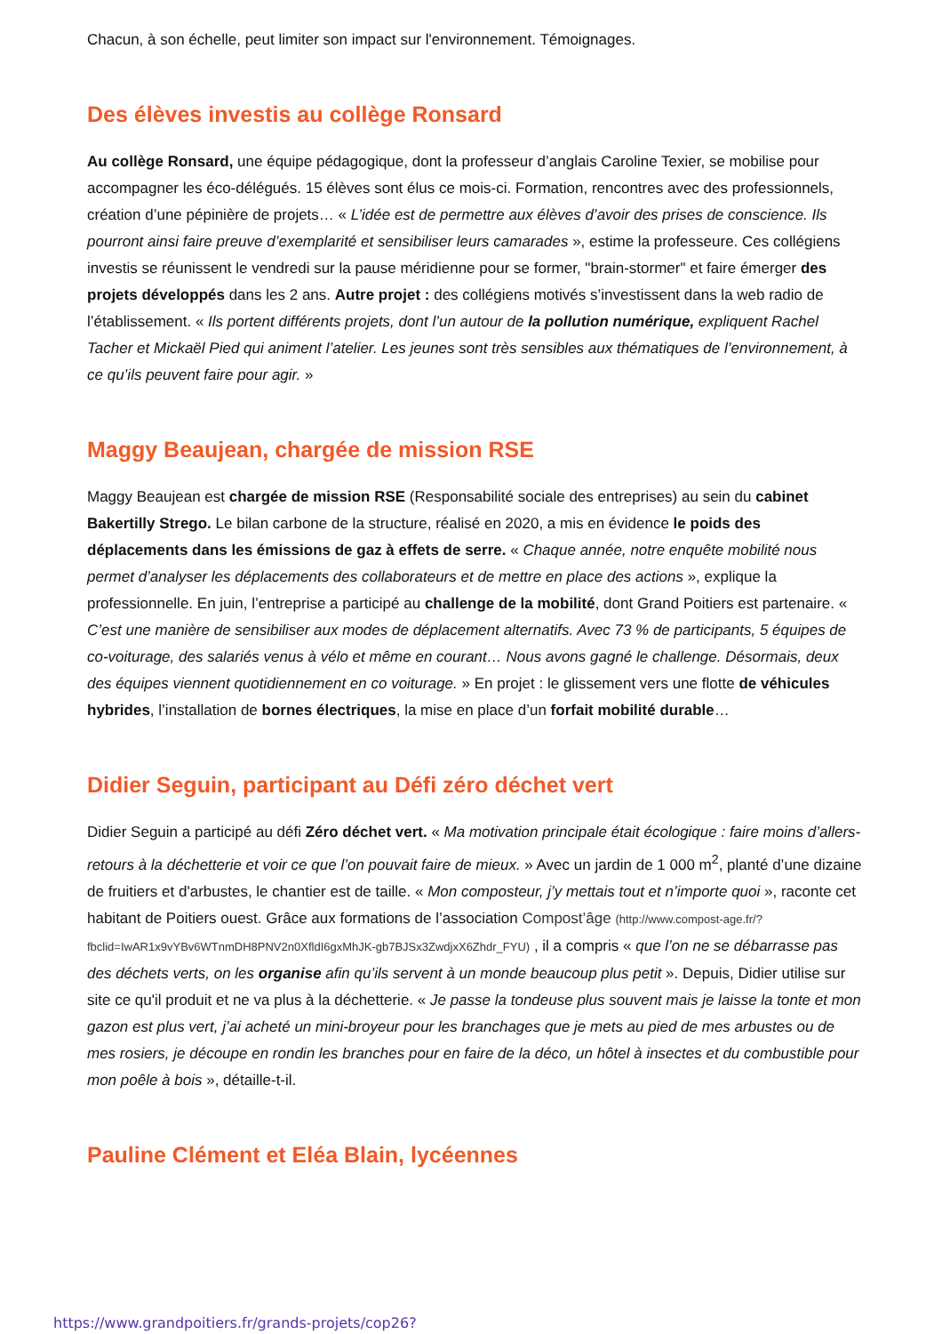Chacun, à son échelle, peut limiter son impact sur l'environnement. Témoignages.
Des élèves investis au collège Ronsard
Au collège Ronsard, une équipe pédagogique, dont la professeur d’anglais Caroline Texier, se mobilise pour accompagner les éco-délégués. 15 élèves sont élus ce mois-ci. Formation, rencontres avec des professionnels, création d’une pépinière de projets… « L’idée est de permettre aux élèves d’avoir des prises de conscience. Ils pourront ainsi faire preuve d’exemplarité et sensibiliser leurs camarades », estime la professeure. Ces collégiens investis se réunissent le vendredi sur la pause méridienne pour se former, "brain-stormer" et faire émerger des projets développés dans les 2 ans. Autre projet : des collégiens motivés s’investissent dans la web radio de l’établissement. « Ils portent différents projets, dont l’un autour de la pollution numérique, expliquent Rachel Tacher et Mickaël Pied qui animent l’atelier. Les jeunes sont très sensibles aux thématiques de l’environnement, à ce qu’ils peuvent faire pour agir. »
Maggy Beaujean, chargée de mission RSE
Maggy Beaujean est chargée de mission RSE (Responsabilité sociale des entreprises) au sein du cabinet Bakertilly Strego. Le bilan carbone de la structure, réalisé en 2020, a mis en évidence le poids des déplacements dans les émissions de gaz à effets de serre. « Chaque année, notre enquête mobilité nous permet d’analyser les déplacements des collaborateurs et de mettre en place des actions », explique la professionnelle. En juin, l’entreprise a participé au challenge de la mobilité, dont Grand Poitiers est partenaire. « C’est une manière de sensibiliser aux modes de déplacement alternatifs. Avec 73 % de participants, 5 équipes de co-voiturage, des salariés venus à vélo et même en courant… Nous avons gagné le challenge. Désormais, deux des équipes viennent quotidiennement en co voiturage. » En projet : le glissement vers une flotte de véhicules hybrides, l’installation de bornes électriques, la mise en place d’un forfait mobilité durable…
Didier Seguin, participant au Défi zéro déchet vert
Didier Seguin a participé au défi Zéro déchet vert. « Ma motivation principale était écologique : faire moins d’allers-retours à la déchetterie et voir ce que l’on pouvait faire de mieux. » Avec un jardin de 1 000 m<sup>2</sup>, planté d’une dizaine de fruitiers et d'arbustes, le chantier est de taille. « Mon composteur, j’y mettais tout et n’importe quoi », raconte cet habitant de Poitiers ouest. Grâce aux formations de l’association Compost’âge (http://www.compost-age.fr/?fbclid=IwAR1x9vYBv6WTnmDH8PNV2n0XfldI6gxMhJK-gb7BJSx3ZwdjxX6Zhdr_FYU) , il a compris « que l’on ne se débarrasse pas des déchets verts, on les organise afin qu’ils servent à un monde beaucoup plus petit ». Depuis, Didier utilise sur site ce qu'il produit et ne va plus à la déchetterie. « Je passe la tondeuse plus souvent mais je laisse la tonte et mon gazon est plus vert, j’ai acheté un mini-broyeur pour les branchages que je mets au pied de mes arbustes ou de mes rosiers, je découpe en rondin les branches pour en faire de la déco, un hôtel à insectes et du combustible pour mon poêle à bois », détaille-t-il.
Pauline Clément et Eléa Blain, lycéennes
https://www.grandpoitiers.fr/grands-projets/cop26?